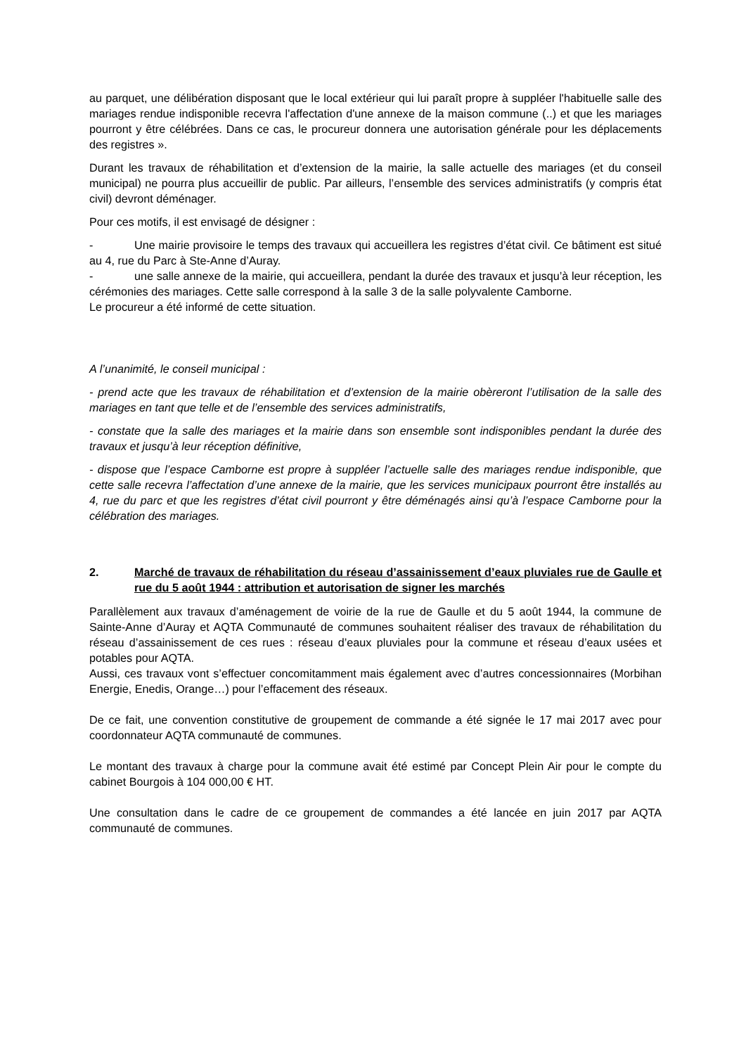au parquet, une délibération disposant que le local extérieur qui lui paraît propre à suppléer l'habituelle salle des mariages rendue indisponible recevra l'affectation d'une annexe de la maison commune (..) et que les mariages pourront y être célébrées. Dans ce cas, le procureur donnera une autorisation générale pour les déplacements des registres ».
Durant les travaux de réhabilitation et d’extension de la mairie, la salle actuelle des mariages (et du conseil municipal) ne pourra plus accueillir de public. Par ailleurs, l’ensemble des services administratifs (y compris état civil) devront déménager.
Pour ces motifs, il est envisagé de désigner :
- Une mairie provisoire le temps des travaux qui accueillera les registres d’état civil. Ce bâtiment est situé au 4, rue du Parc à Ste-Anne d’Auray.
- une salle annexe de la mairie, qui accueillera, pendant la durée des travaux et jusqu’à leur réception, les cérémonies des mariages. Cette salle correspond à la salle 3 de la salle polyvalente Camborne.
Le procureur a été informé de cette situation.
A l’unanimité, le conseil municipal :
- prend acte que les travaux de réhabilitation et d’extension de la mairie obèreront l’utilisation de la salle des mariages en tant que telle et de l’ensemble des services administratifs,
- constate que la salle des mariages et la mairie dans son ensemble sont indisponibles pendant la durée des travaux et jusqu’à leur réception définitive,
- dispose que l’espace Camborne est propre à suppléer l’actuelle salle des mariages rendue indisponible, que cette salle recevra l’affectation d’une annexe de la mairie, que les services municipaux pourront être installés au 4, rue du parc et que les registres d’état civil pourront y être déménagés ainsi qu’à l’espace Camborne pour la célébration des mariages.
2. Marché de travaux de réhabilitation du réseau d’assainissement d’eaux pluviales rue de Gaulle et rue du 5 août 1944 : attribution et autorisation de signer les marchés
Parallèlement aux travaux d’aménagement de voirie de la rue de Gaulle et du 5 août 1944, la commune de Sainte-Anne d’Auray et AQTA Communauté de communes souhaitent réaliser des travaux de réhabilitation du réseau d’assainissement de ces rues : réseau d’eaux pluviales pour la commune et réseau d’eaux usées et potables pour AQTA.
Aussi, ces travaux vont s’effectuer concomitamment mais également avec d’autres concessionnaires (Morbihan Energie, Enedis, Orange…) pour l’effacement des réseaux.
De ce fait, une convention constitutive de groupement de commande a été signée le 17 mai 2017 avec pour coordonnateur AQTA communauté de communes.
Le montant des travaux à charge pour la commune avait été estimé par Concept Plein Air pour le compte du cabinet Bourgois à 104 000,00 € HT.
Une consultation dans le cadre de ce groupement de commandes a été lancée en juin 2017 par AQTA communauté de communes.